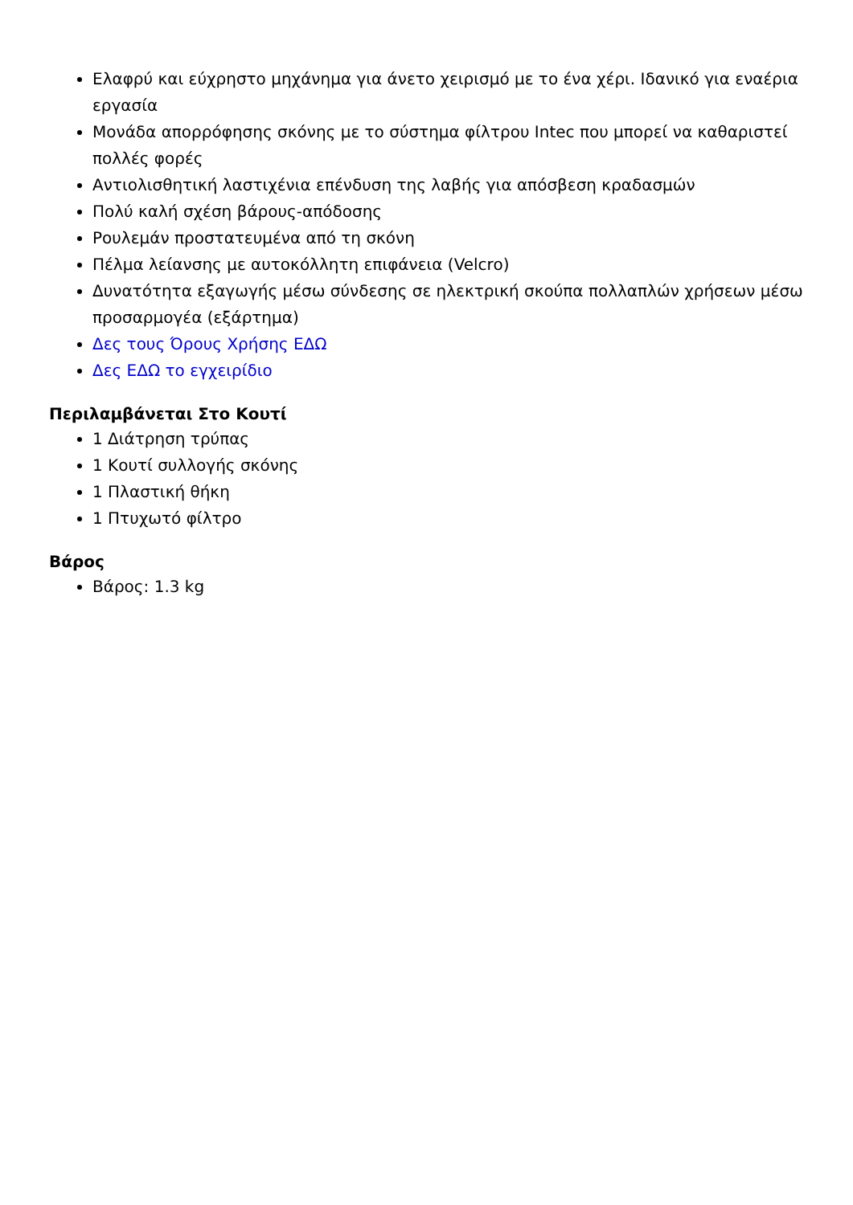Ελαφρύ και εύχρηστο μηχάνημα για άνετο χειρισμό με το ένα χέρι. Ιδανικό για εναέρια εργασία
Μονάδα απορρόφησης σκόνης με το σύστημα φίλτρου Intec που μπορεί να καθαριστεί πολλές φορές
Αντιολισθητική λαστιχένια επένδυση της λαβής για απόσβεση κραδασμών
Πολύ καλή σχέση βάρους-απόδοσης
Ρουλεμάν προστατευμένα από τη σκόνη
Πέλμα λείανσης με αυτοκόλλητη επιφάνεια (Velcro)
Δυνατότητα εξαγωγής μέσω σύνδεσης σε ηλεκτρική σκούπα πολλαπλών χρήσεων μέσω προσαρμογέα (εξάρτημα)
Δες τους Όρους Χρήσης ΕΔΩ
Δες ΕΔΩ το εγχειρίδιο
Περιλαμβάνεται Στο Κουτί
1 Διάτρηση τρύπας
1 Κουτί συλλογής σκόνης
1 Πλαστική θήκη
1 Πτυχωτό φίλτρο
Βάρος
Βάρος: 1.3 kg